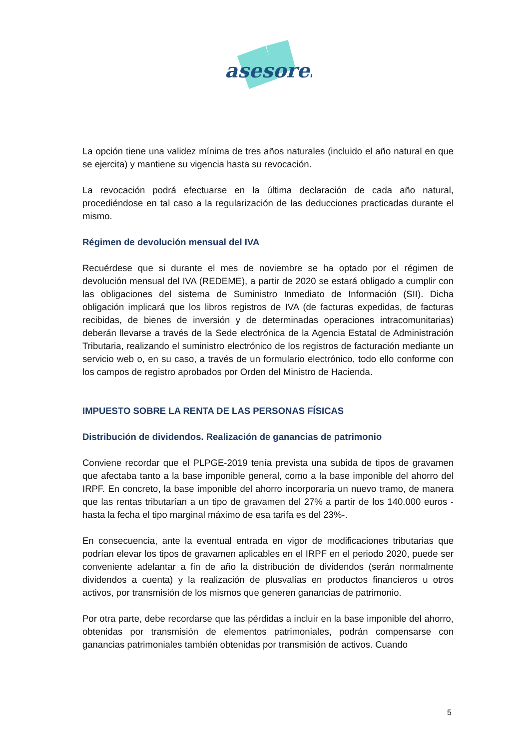asesores
La opción tiene una validez mínima de tres años naturales (incluido el año natural en que se ejercita) y mantiene su vigencia hasta su revocación.
La revocación podrá efectuarse en la última declaración de cada año natural, procediéndose en tal caso a la regularización de las deducciones practicadas durante el mismo.
Régimen de devolución mensual del IVA
Recuérdese que si durante el mes de noviembre se ha optado por el régimen de devolución mensual del IVA (REDEME), a partir de 2020 se estará obligado a cumplir con las obligaciones del sistema de Suministro Inmediato de Información (SII). Dicha obligación implicará que los libros registros de IVA (de facturas expedidas, de facturas recibidas, de bienes de inversión y de determinadas operaciones intracomunitarias) deberán llevarse a través de la Sede electrónica de la Agencia Estatal de Administración Tributaria, realizando el suministro electrónico de los registros de facturación mediante un servicio web o, en su caso, a través de un formulario electrónico, todo ello conforme con los campos de registro aprobados por Orden del Ministro de Hacienda.
IMPUESTO SOBRE LA RENTA DE LAS PERSONAS FÍSICAS
Distribución de dividendos. Realización de ganancias de patrimonio
Conviene recordar que el PLPGE-2019 tenía prevista una subida de tipos de gravamen que afectaba tanto a la base imponible general, como a la base imponible del ahorro del IRPF. En concreto, la base imponible del ahorro incorporaría un nuevo tramo, de manera que las rentas tributarían a un tipo de gravamen del 27% a partir de los 140.000 euros -hasta la fecha el tipo marginal máximo de esa tarifa es del 23%-.
En consecuencia, ante la eventual entrada en vigor de modificaciones tributarias que podrían elevar los tipos de gravamen aplicables en el IRPF en el periodo 2020, puede ser conveniente adelantar a fin de año la distribución de dividendos (serán normalmente dividendos a cuenta) y la realización de plusvalías en productos financieros u otros activos, por transmisión de los mismos que generen ganancias de patrimonio.
Por otra parte, debe recordarse que las pérdidas a incluir en la base imponible del ahorro, obtenidas por transmisión de elementos patrimoniales, podrán compensarse con ganancias patrimoniales también obtenidas por transmisión de activos. Cuando
5